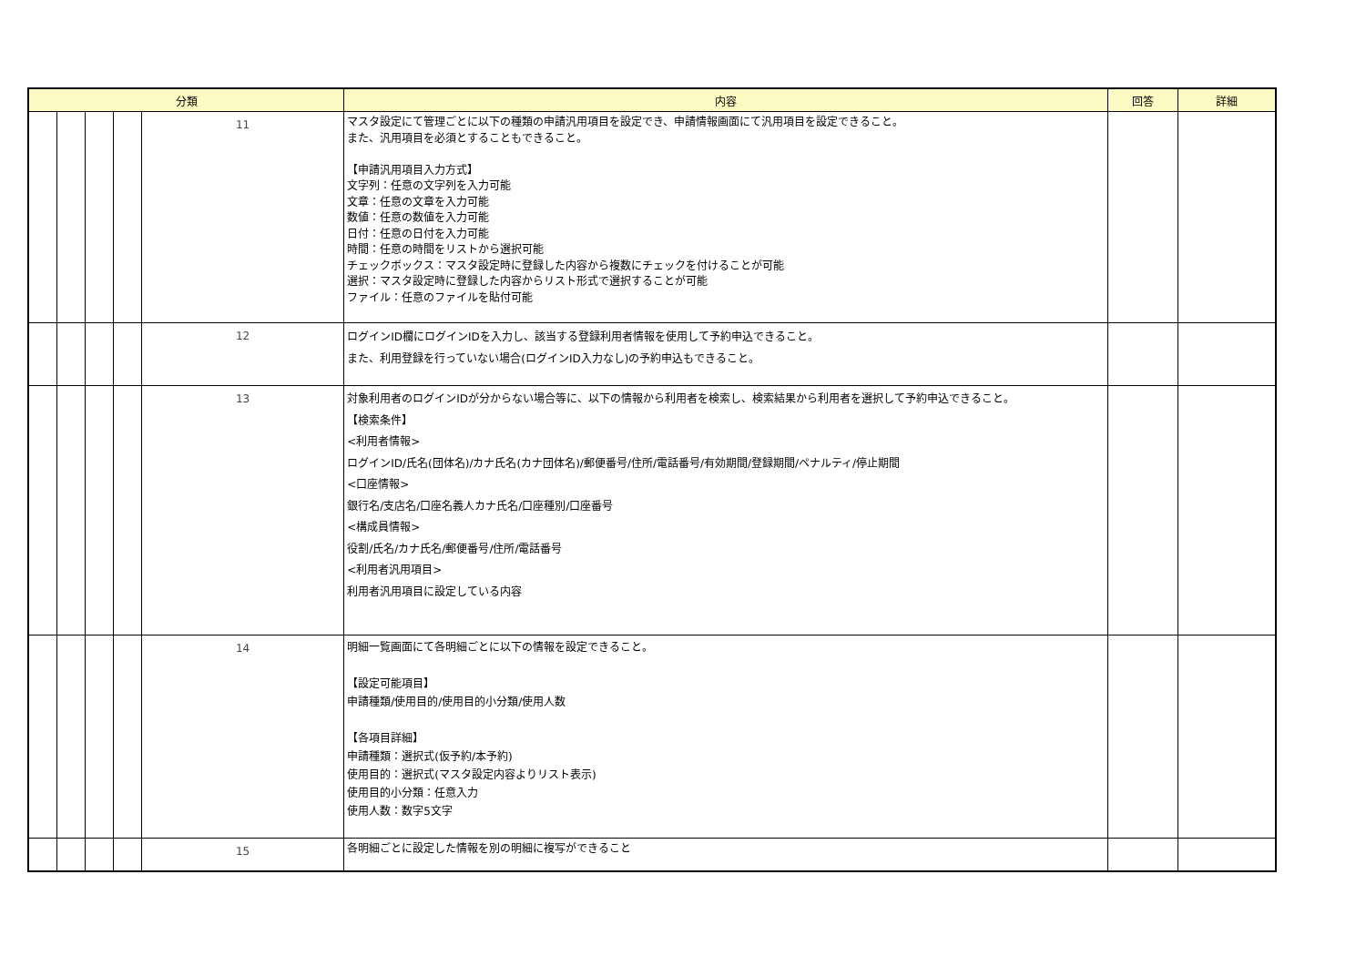| 分類 | | | | | 内容 | 回答 | 詳細 |
| --- | --- | --- | --- | --- | --- | --- | --- |
| | | | | 11 | マスタ設定にて管理ごとに以下の種類の申請汎用項目を設定でき、申請情報画面にて汎用項目を設定できること。 また、汎用項目を必須とすることもできること。 【申請汎用項目入力方式】 文字列：任意の文字列を入力可能 文章：任意の文章を入力可能 数値：任意の数値を入力可能 日付：任意の日付を入力可能 時間：任意の時間をリストから選択可能 チェックボックス：マスタ設定時に登録した内容から複数にチェックを付けることが可能 選択：マスタ設定時に登録した内容からリスト形式で選択することが可能 ファイル：任意のファイルを貼付可能 | | |
| | | | | 12 | ログインID欄にログインIDを入力し、該当する登録利用者情報を使用して予約申込できること。 また、利用登録を行っていない場合(ログインID入力なし)の予約申込もできること。 | | |
| | | | | 13 | 対象利用者のログインIDが分からない場合等に、以下の情報から利用者を検索し、検索結果から利用者を選択して予約申込できること。 【検索条件】 <利用者情報> ログインID/氏名(団体名)/カナ氏名(カナ団体名)/郵便番号/住所/電話番号/有効期間/登録期間/ペナルティ/停止期間 <口座情報> 銀行名/支店名/口座名義人カナ氏名/口座種別/口座番号 <構成員情報> 役割/氏名/カナ氏名/郵便番号/住所/電話番号 <利用者汎用項目> 利用者汎用項目に設定している内容 | | |
| | | | | 14 | 明細一覧画面にて各明細ごとに以下の情報を設定できること。 【設定可能項目】 申請種類/使用目的/使用目的小分類/使用人数 【各項目詳細】 申請種類：選択式(仮予約/本予約) 使用目的：選択式(マスタ設定内容よりリスト表示) 使用目的小分類：任意入力 使用人数：数字5文字 | | |
| | | | | 15 | 各明細ごとに設定した情報を別の明細に複写ができること | | |